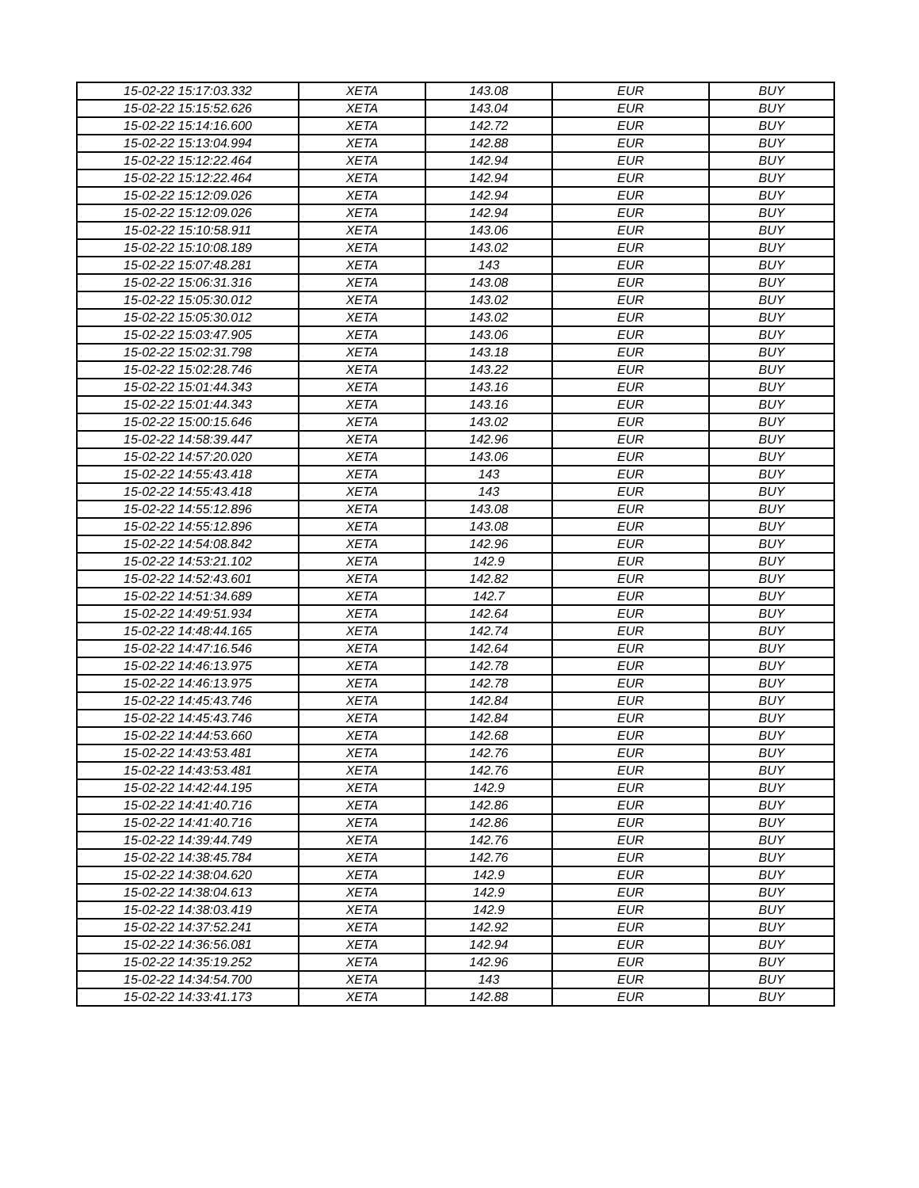| 15-02-22 15:17:03.332 | XETA | 143.08 | EUR | BUY |
| 15-02-22 15:15:52.626 | XETA | 143.04 | EUR | BUY |
| 15-02-22 15:14:16.600 | XETA | 142.72 | EUR | BUY |
| 15-02-22 15:13:04.994 | XETA | 142.88 | EUR | BUY |
| 15-02-22 15:12:22.464 | XETA | 142.94 | EUR | BUY |
| 15-02-22 15:12:22.464 | XETA | 142.94 | EUR | BUY |
| 15-02-22 15:12:09.026 | XETA | 142.94 | EUR | BUY |
| 15-02-22 15:12:09.026 | XETA | 142.94 | EUR | BUY |
| 15-02-22 15:10:58.911 | XETA | 143.06 | EUR | BUY |
| 15-02-22 15:10:08.189 | XETA | 143.02 | EUR | BUY |
| 15-02-22 15:07:48.281 | XETA | 143 | EUR | BUY |
| 15-02-22 15:06:31.316 | XETA | 143.08 | EUR | BUY |
| 15-02-22 15:05:30.012 | XETA | 143.02 | EUR | BUY |
| 15-02-22 15:05:30.012 | XETA | 143.02 | EUR | BUY |
| 15-02-22 15:03:47.905 | XETA | 143.06 | EUR | BUY |
| 15-02-22 15:02:31.798 | XETA | 143.18 | EUR | BUY |
| 15-02-22 15:02:28.746 | XETA | 143.22 | EUR | BUY |
| 15-02-22 15:01:44.343 | XETA | 143.16 | EUR | BUY |
| 15-02-22 15:01:44.343 | XETA | 143.16 | EUR | BUY |
| 15-02-22 15:00:15.646 | XETA | 143.02 | EUR | BUY |
| 15-02-22 14:58:39.447 | XETA | 142.96 | EUR | BUY |
| 15-02-22 14:57:20.020 | XETA | 143.06 | EUR | BUY |
| 15-02-22 14:55:43.418 | XETA | 143 | EUR | BUY |
| 15-02-22 14:55:43.418 | XETA | 143 | EUR | BUY |
| 15-02-22 14:55:12.896 | XETA | 143.08 | EUR | BUY |
| 15-02-22 14:55:12.896 | XETA | 143.08 | EUR | BUY |
| 15-02-22 14:54:08.842 | XETA | 142.96 | EUR | BUY |
| 15-02-22 14:53:21.102 | XETA | 142.9 | EUR | BUY |
| 15-02-22 14:52:43.601 | XETA | 142.82 | EUR | BUY |
| 15-02-22 14:51:34.689 | XETA | 142.7 | EUR | BUY |
| 15-02-22 14:49:51.934 | XETA | 142.64 | EUR | BUY |
| 15-02-22 14:48:44.165 | XETA | 142.74 | EUR | BUY |
| 15-02-22 14:47:16.546 | XETA | 142.64 | EUR | BUY |
| 15-02-22 14:46:13.975 | XETA | 142.78 | EUR | BUY |
| 15-02-22 14:46:13.975 | XETA | 142.78 | EUR | BUY |
| 15-02-22 14:45:43.746 | XETA | 142.84 | EUR | BUY |
| 15-02-22 14:45:43.746 | XETA | 142.84 | EUR | BUY |
| 15-02-22 14:44:53.660 | XETA | 142.68 | EUR | BUY |
| 15-02-22 14:43:53.481 | XETA | 142.76 | EUR | BUY |
| 15-02-22 14:43:53.481 | XETA | 142.76 | EUR | BUY |
| 15-02-22 14:42:44.195 | XETA | 142.9 | EUR | BUY |
| 15-02-22 14:41:40.716 | XETA | 142.86 | EUR | BUY |
| 15-02-22 14:41:40.716 | XETA | 142.86 | EUR | BUY |
| 15-02-22 14:39:44.749 | XETA | 142.76 | EUR | BUY |
| 15-02-22 14:38:45.784 | XETA | 142.76 | EUR | BUY |
| 15-02-22 14:38:04.620 | XETA | 142.9 | EUR | BUY |
| 15-02-22 14:38:04.613 | XETA | 142.9 | EUR | BUY |
| 15-02-22 14:38:03.419 | XETA | 142.9 | EUR | BUY |
| 15-02-22 14:37:52.241 | XETA | 142.92 | EUR | BUY |
| 15-02-22 14:36:56.081 | XETA | 142.94 | EUR | BUY |
| 15-02-22 14:35:19.252 | XETA | 142.96 | EUR | BUY |
| 15-02-22 14:34:54.700 | XETA | 143 | EUR | BUY |
| 15-02-22 14:33:41.173 | XETA | 142.88 | EUR | BUY |